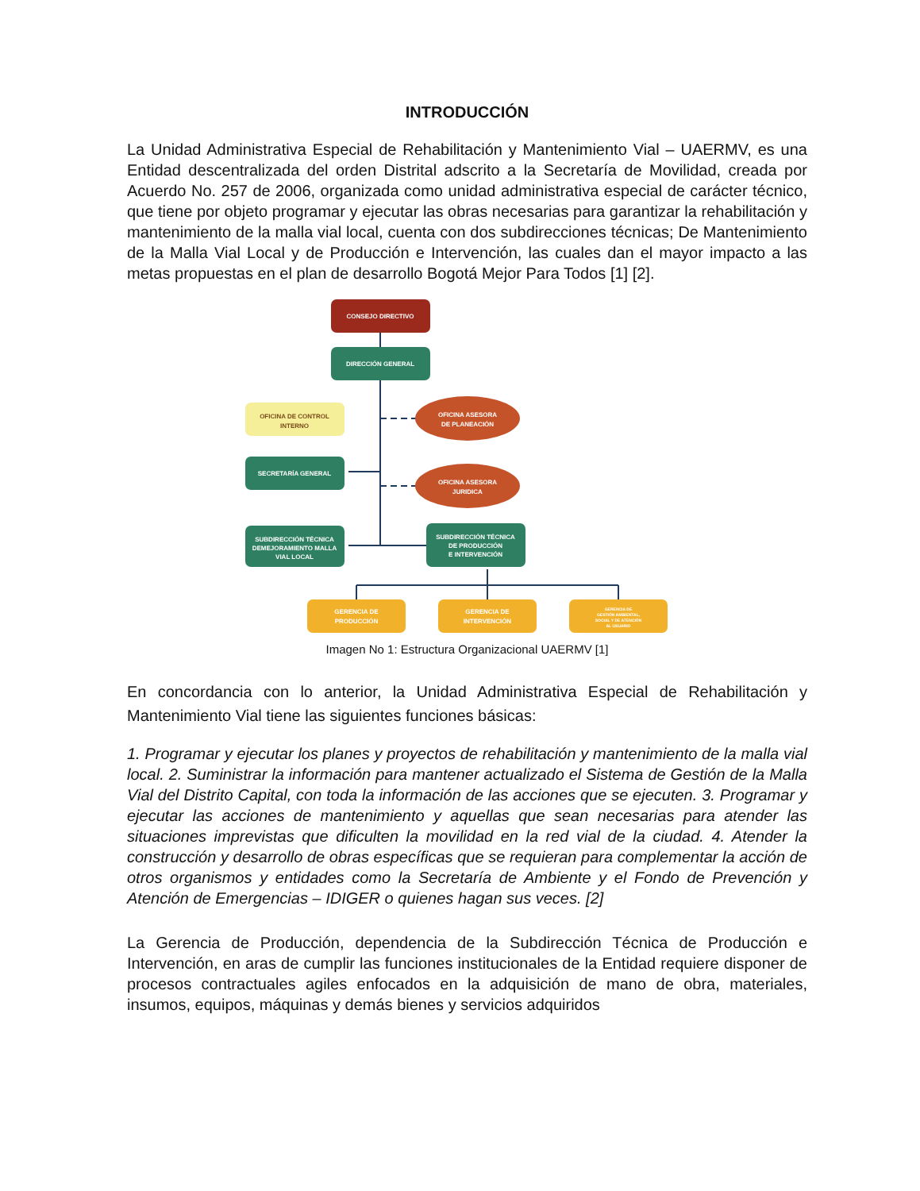INTRODUCCIÓN
La Unidad Administrativa Especial de Rehabilitación y Mantenimiento Vial – UAERMV, es una Entidad descentralizada del orden Distrital adscrito a la Secretaría de Movilidad, creada por Acuerdo No. 257 de 2006, organizada como unidad administrativa especial de carácter técnico, que tiene por objeto programar y ejecutar las obras necesarias para garantizar la rehabilitación y mantenimiento de la malla vial local, cuenta con dos subdirecciones técnicas; De Mantenimiento de la Malla Vial Local y de Producción e Intervención, las cuales dan el mayor impacto a las metas propuestas en el plan de desarrollo Bogotá Mejor Para Todos [1] [2].
CONSEJO DIRECTIVO
DIRECCIÓN GENERAL
OFICINA DE CONTROL
INTERNO
OFICINA ASESORA
DE PLANEACIÓN
SECRETARÍA GENERAL
OFICINA ASESORA
JURIDICA
SUBDIRECCIÓN TÉCNICA
DEMEJORAMIENTO MALLA
VIAL LOCAL
SUBDIRECCIÓN TÉCNICA
DE PRODUCCIÓN
E INTERVENCIÓN
GERENCIA DE
PRODUCCIÓN
GERENCIA DE
INTERVENCIÓN
GERENCIA DE
GESTIÓN AMBIENTAL,
SOCIAL Y DE ATENCIÓN
AL USUARIO
Imagen No 1: Estructura Organizacional UAERMV [1]
En concordancia con lo anterior, la Unidad Administrativa Especial de Rehabilitación y Mantenimiento Vial tiene las siguientes funciones básicas:
1. Programar y ejecutar los planes y proyectos de rehabilitación y mantenimiento de la malla vial local. 2. Suministrar la información para mantener actualizado el Sistema de Gestión de la Malla Vial del Distrito Capital, con toda la información de las acciones que se ejecuten. 3. Programar y ejecutar las acciones de mantenimiento y aquellas que sean necesarias para atender las situaciones imprevistas que dificulten la movilidad en la red vial de la ciudad. 4. Atender la construcción y desarrollo de obras específicas que se requieran para complementar la acción de otros organismos y entidades como la Secretaría de Ambiente y el Fondo de Prevención y Atención de Emergencias – IDIGER o quienes hagan sus veces. [2]
La Gerencia de Producción, dependencia de la Subdirección Técnica de Producción e Intervención, en aras de cumplir las funciones institucionales de la Entidad requiere disponer de procesos contractuales agiles enfocados en la adquisición de mano de obra, materiales, insumos, equipos, máquinas y demás bienes y servicios adquiridos